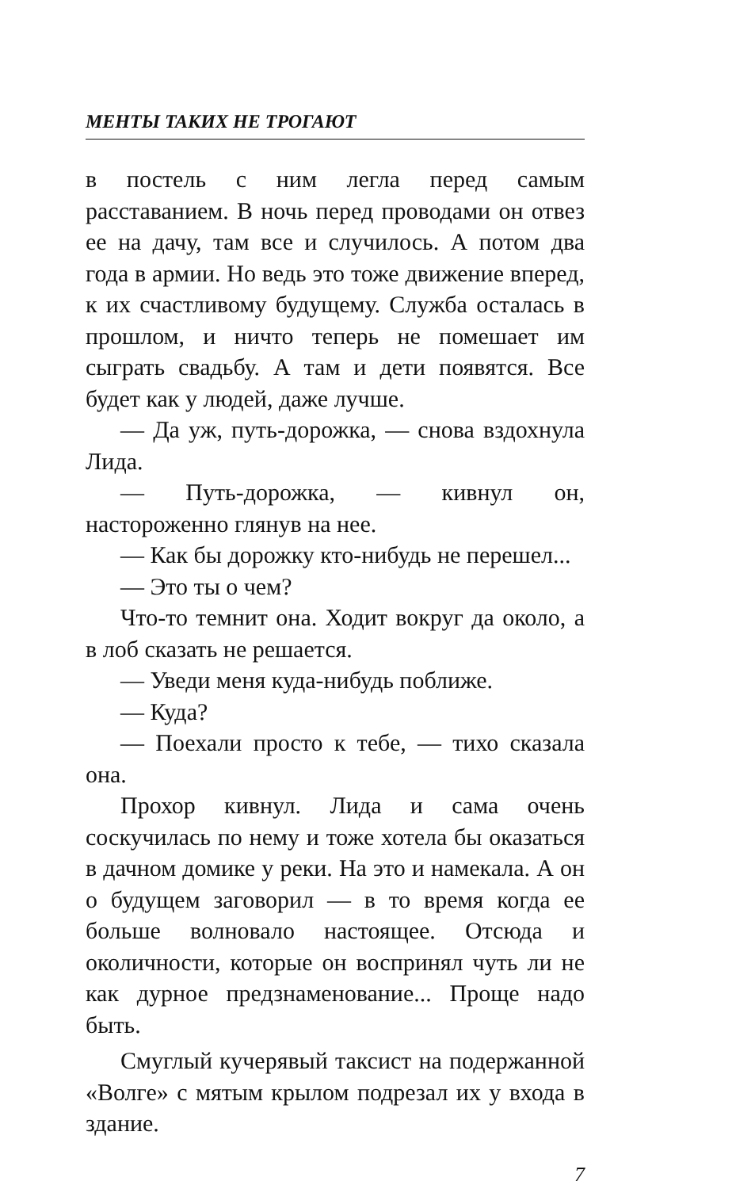МЕНТЫ ТАКИХ НЕ ТРОГАЮТ
в постель с ним легла перед самым расставанием. В ночь перед проводами он отвез ее на дачу, там все и случилось. А потом два года в армии. Но ведь это тоже движение вперед, к их счастливому будущему. Служба осталась в прошлом, и ничто теперь не помешает им сыграть свадьбу. А там и дети появятся. Все будет как у людей, даже лучше.
— Да уж, путь-дорожка, — снова вздохнула Лида.
— Путь-дорожка, — кивнул он, настороженно глянув на нее.
— Как бы дорожку кто-нибудь не перешел...
— Это ты о чем?
Что-то темнит она. Ходит вокруг да около, а в лоб сказать не решается.
— Уведи меня куда-нибудь поближе.
— Куда?
— Поехали просто к тебе, — тихо сказала она.
Прохор кивнул. Лида и сама очень соскучилась по нему и тоже хотела бы оказаться в дачном домике у реки. На это и намекала. А он о будущем заговорил — в то время когда ее больше волновало настоящее. Отсюда и околичности, которые он воспринял чуть ли не как дурное предзнаменование... Проще надо быть.
Смуглый кучерявый таксист на подержанной «Волге» с мятым крылом подрезал их у входа в здание.
7